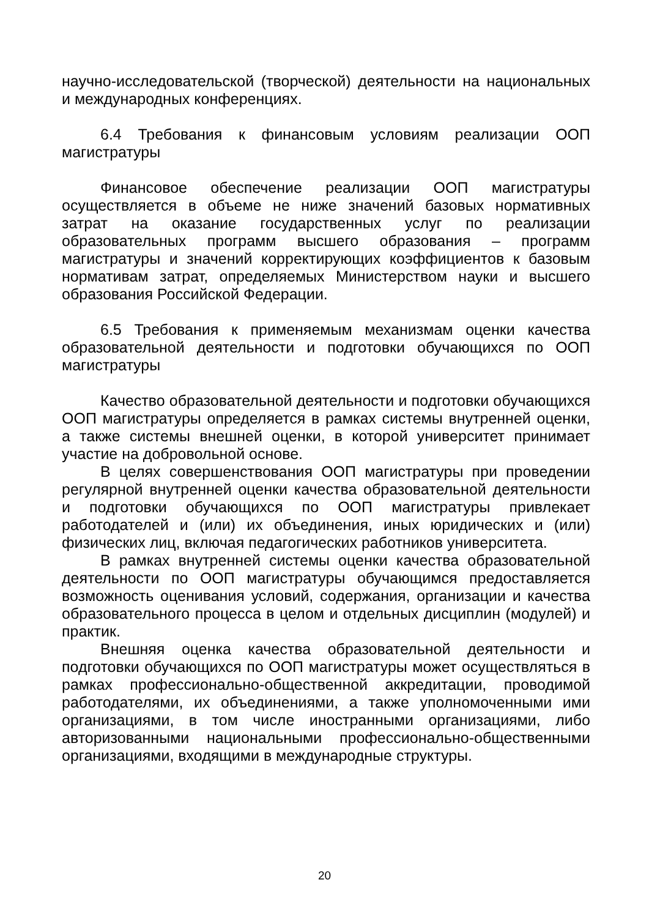научно-исследовательской (творческой) деятельности на национальных и международных конференциях.
6.4 Требования к финансовым условиям реализации ООП магистратуры
Финансовое обеспечение реализации ООП магистратуры осуществляется в объеме не ниже значений базовых нормативных затрат на оказание государственных услуг по реализации образовательных программ высшего образования – программ магистратуры и значений корректирующих коэффициентов к базовым нормативам затрат, определяемых Министерством науки и высшего образования Российской Федерации.
6.5 Требования к применяемым механизмам оценки качества образовательной деятельности и подготовки обучающихся по ООП магистратуры
Качество образовательной деятельности и подготовки обучающихся ООП магистратуры определяется в рамках системы внутренней оценки, а также системы внешней оценки, в которой университет принимает участие на добровольной основе.
В целях совершенствования ООП магистратуры при проведении регулярной внутренней оценки качества образовательной деятельности и подготовки обучающихся по ООП магистратуры привлекает работодателей и (или) их объединения, иных юридических и (или) физических лиц, включая педагогических работников университета.
В рамках внутренней системы оценки качества образовательной деятельности по ООП магистратуры обучающимся предоставляется возможность оценивания условий, содержания, организации и качества образовательного процесса в целом и отдельных дисциплин (модулей) и практик.
Внешняя оценка качества образовательной деятельности и подготовки обучающихся по ООП магистратуры может осуществляться в рамках профессионально-общественной аккредитации, проводимой работодателями, их объединениями, а также уполномоченными ими организациями, в том числе иностранными организациями, либо авторизованными национальными профессионально-общественными организациями, входящими в международные структуры.
20